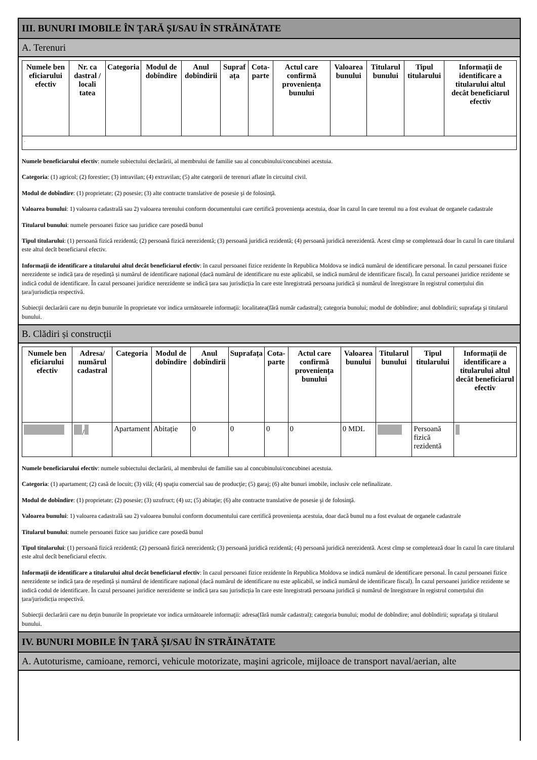III. BUNURI IMOBILE ÎN ȚARĂ ȘI/SAU ÎN STRĂINĂTATE
A. Terenuri
| Numele ben eficiarului efectiv | Nr. ca dastral / locali tatea | Categoria | Modul de dobîndire | Anul dobîndirii | Supraf ața | Cota-parte | Actul care confirmă proveniența bunului | Valoarea bunului | Titularul bunului | Tipul titularului | Informații de identificare a titularului altul decât beneficiarul efectiv |
| --- | --- | --- | --- | --- | --- | --- | --- | --- | --- | --- | --- |
| - | | | | | | | | | | | |
Numele beneficiarului efectiv: numele subiectului declarării, al membrului de familie sau al concubinului/concubinei acestuia.
Categoria: (1) agricol; (2) forestier; (3) intravilan; (4) extravilan; (5) alte categorii de terenuri aflate în circuitul civil.
Modul de dobîndire: (1) proprietate; (2) posesie; (3) alte contracte translative de posesie şi de folosinţă.
Valoarea bunului: 1) valoarea cadastrală sau 2) valoarea terenului conform documentului care certifică proveniența acestuia, doar în cazul în care terenul nu a fost evaluat de organele cadastrale
Titularul bunului: numele persoanei fizice sau juridice care posedă bunul
Tipul titularului: (1) persoană fizică rezidentă; (2) persoană fizică nerezidentă; (3) persoană juridică rezidentă; (4) persoană juridică nerezidentă. Acest cîmp se completează doar în cazul în care titularul este altul decît beneficiarul efectiv.
Informații de identificare a titularului altul decât beneficiarul efectiv: în cazul persoanei fizice rezidente în Republica Moldova se indică numărul de identificare personal. În cazul persoanei fizice nerezidente se indică țara de reședință și numărul de identificare național (dacă numărul de identificare nu este aplicabil, se indică numărul de identificare fiscal). În cazul persoanei juridice rezidente se indică codul de identificare. În cazul persoanei juridice nerezidente se indică țara sau jurisdicția în care este înregistrată persoana juridică și numărul de înregistrare în registrul comerțului din țara/jurisdicția respectivă.
Subiecţii declarării care nu deţin bunurile în proprietate vor indica următoarele informaţii: localitatea(fără număr cadastral); categoria bunului; modul de dobîndire; anul dobîndirii; suprafaţa şi titularul bunului.
B. Clădiri și construcții
| Numele ben eficiarului efectiv | Adresa/ numărul cadastral | Categoria | Modul de dobîndire | Anul dobîndirii | Suprafața | Cota-parte | Actul care confirmă proveniența bunului | Valoarea bunului | Titularul bunului | Tipul titularului | Informații de identificare a titularului altul decât beneficiarul efectiv |
| --- | --- | --- | --- | --- | --- | --- | --- | --- | --- | --- | --- |
| | / | Apartament | Abitație | 0 | 0 | 0 | 0 | 0 MDL | | Persoană fizică rezidentă | |
Numele beneficiarului efectiv: numele subiectului declarării, al membrului de familie sau al concubinului/concubinei acestuia.
Categoria: (1) apartament; (2) casă de locuit; (3) vilă; (4) spaţiu comercial sau de producţie; (5) garaj; (6) alte bunuri imobile, inclusiv cele nefinalizate.
Modul de dobîndire: (1) proprietate; (2) posesie; (3) uzufruct; (4) uz; (5) abitaţie; (6) alte contracte translative de posesie şi de folosinţă.
Valoarea bunului: 1) valoarea cadastrală sau 2) valoarea bunului conform documentului care certifică proveniența acestuia, doar dacă bunul nu a fost evaluat de organele cadastrale
Titularul bunului: numele persoanei fizice sau juridice care posedă bunul
Tipul titularului: (1) persoană fizică rezidentă; (2) persoană fizică nerezidentă; (3) persoană juridică rezidentă; (4) persoană juridică nerezidentă. Acest cîmp se completează doar în cazul în care titularul este altul decît beneficiarul efectiv.
Informații de identificare a titularului altul decât beneficiarul efectiv: în cazul persoanei fizice rezidente în Republica Moldova se indică numărul de identificare personal. În cazul persoanei fizice nerezidente se indică țara de reședință și numărul de identificare național (dacă numărul de identificare nu este aplicabil, se indică numărul de identificare fiscal). În cazul persoanei juridice rezidente se indică codul de identificare. În cazul persoanei juridice nerezidente se indică țara sau jurisdicția în care este înregistrată persoana juridică și numărul de înregistrare în registrul comerțului din țara/jurisdicția respectivă.
Subiecţii declarării care nu deţin bunurile în proprietate vor indica următoarele informaţii: adresa(fără număr cadastral); categoria bunului; modul de dobîndire; anul dobîndirii; suprafaţa şi titularul bunului.
IV. BUNURI MOBILE ÎN ȚARĂ ȘI/SAU ÎN STRĂINĂTATE
A. Autoturisme, camioane, remorci, vehicule motorizate, maşini agricole, mijloace de transport naval/aerian, alte